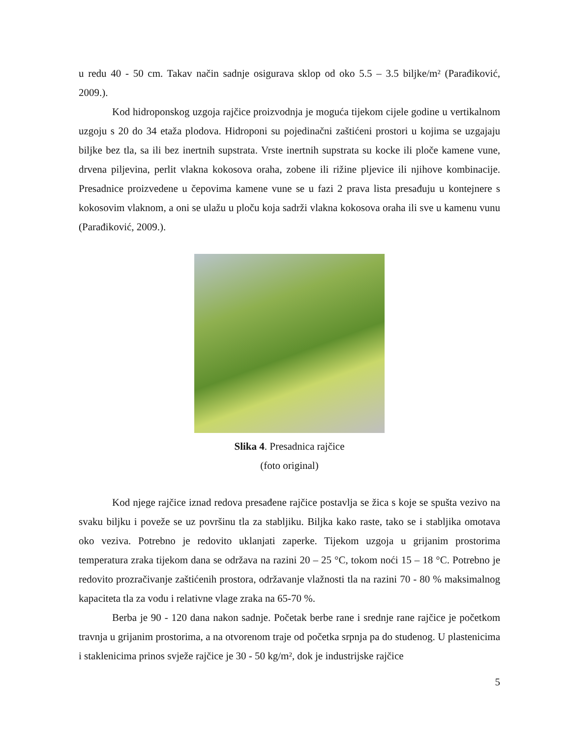u redu 40 - 50 cm. Takav način sadnje osigurava sklop od oko 5.5 – 3.5 biljke/m² (Parađiković, 2009.).
Kod hidroponskog uzgoja rajčice proizvodnja je moguća tijekom cijele godine u vertikalnom uzgoju s 20 do 34 etaža plodova. Hidroponi su pojedinačni zaštićeni prostori u kojima se uzgajaju biljke bez tla, sa ili bez inertnih supstrata. Vrste inertnih supstrata su kocke ili ploče kamene vune, drvena piljevina, perlit vlakna kokosova oraha, zobene ili rižine pljevice ili njihove kombinacije. Presadnice proizvedene u čepovima kamene vune se u fazi 2 prava lista presađuju u kontejnere s kokosovim vlaknom, a oni se ulažu u ploču koja sadrži vlakna kokosova oraha ili sve u kamenu vunu (Parađiković, 2009.).
Slika 4. Presadnica rajčice
(foto original)
Kod njege rajčice iznad redova presađene rajčice postavlja se žica s koje se spušta vezivo na svaku biljku i poveže se uz površinu tla za stabljiku. Biljka kako raste, tako se i stabljika omotava oko veziva. Potrebno je redovito uklanjati zaperke. Tijekom uzgoja u grijanim prostorima temperatura zraka tijekom dana se održava na razini 20 – 25 °C, tokom noći 15 – 18 °C. Potrebno je redovito prozračivanje zaštićenih prostora, održavanje vlažnosti tla na razini 70 - 80 % maksimalnog kapaciteta tla za vodu i relativne vlage zraka na 65-70 %.
Berba je 90 - 120 dana nakon sadnje. Početak berbe rane i srednje rane rajčice je početkom travnja u grijanim prostorima, a na otvorenom traje od početka srpnja pa do studenog. U plastenicima i staklenicima prinos svježe rajčice je 30 - 50 kg/m², dok je industrijske rajčice
5